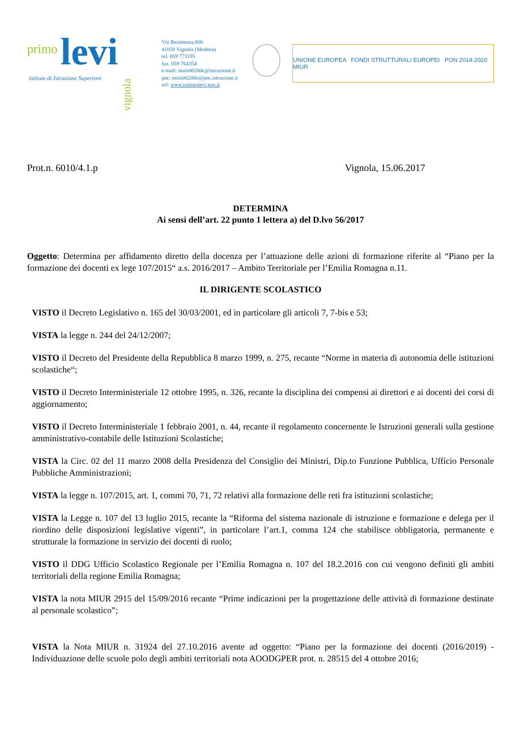primo levi
Istituto di Istruzione Superiore
vignola
Via Resistenza,800
41058 Vignola (Modena)
tel. 059 771195
fax. 059 764354
e-mail: mois00200c@istruzione.it
pec: mois00200c@pec.istruzione.it
url: www.istitutolevi.gov.it
UNIONE EUROPEA FONDI STRUTTURALI EUROPEI PON 2014-2020 MIUR
Prot.n. 6010/4.1.p Vignola, 15.06.2017
DETERMINA
Ai sensi dell’art. 22 punto 1 lettera a) del D.lvo 56/2017
Oggetto: Determina per affidamento diretto della docenza per l’attuazione delle azioni di formazione riferite al “Piano per la formazione dei docenti ex lege 107/2015“ a.s. 2016/2017 – Ambito Territoriale per l’Emilia Romagna n.11.
IL DIRIGENTE SCOLASTICO
VISTO il Decreto Legislativo n. 165 del 30/03/2001, ed in particolare gli articoli 7, 7-bis e 53;
VISTA la legge n. 244 del 24/12/2007;
VISTO il Decreto del Presidente della Repubblica 8 marzo 1999, n. 275, recante “Norme in materia di autonomia delle istituzioni scolastiche“;
VISTO il Decreto Interministeriale 12 ottobre 1995, n. 326, recante la disciplina dei compensi ai direttori e ai docenti dei corsi di aggiornamento;
VISTO il Decreto Interministeriale 1 febbraio 2001, n. 44, recante il regolamento concernente le Istruzioni generali sulla gestione amministrativo-contabile delle Istituzioni Scolastiche;
VISTA la Circ. 02 del 11 marzo 2008 della Presidenza del Consiglio dei Ministri, Dip.to Funzione Pubblica, Ufficio Personale Pubbliche Amministrazioni;
VISTA la legge n. 107/2015, art. 1, commi 70, 71, 72 relativi alla formazione delle reti fra istituzioni scolastiche;
VISTA la Legge n. 107 del 13 luglio 2015, recante la “Riforma del sistema nazionale di istruzione e formazione e delega per il riordino delle disposizioni legislative vigenti”, in particolare l’art.1, comma 124 che stabilisce obbligatoria, permanente e strutturale la formazione in servizio dei docenti di ruolo;
VISTO il DDG Ufficio Scolastico Regionale per l’Emilia Romagna n. 107 del 18.2.2016 con cui vengono definiti gli ambiti territoriali della regione Emilia Romagna;
VISTA la nota MIUR 2915 del 15/09/2016 recante “Prime indicazioni per la progettazione delle attività di formazione destinate al personale scolastico”;
VISTA la Nota MIUR n. 31924 del 27.10.2016 avente ad oggetto: “Piano per la formazione dei docenti (2016/2019) - Individuazione delle scuole polo degli ambiti territoriali nota AOODGPER prot. n. 28515 del 4 ottobre 2016;